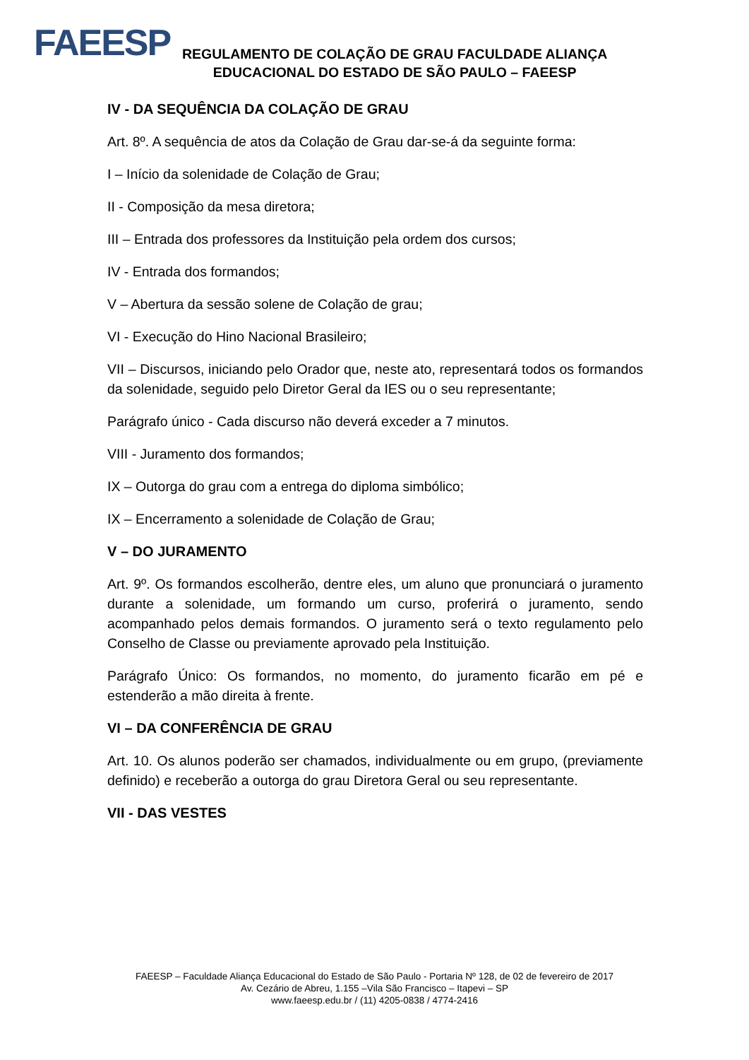FAEESP
REGULAMENTO DE COLAÇÃO DE GRAU FACULDADE ALIANÇA
EDUCACIONAL DO ESTADO DE SÃO PAULO – FAEESP
IV - DA SEQUÊNCIA DA COLAÇÃO DE GRAU
Art. 8º. A sequência de atos da Colação de Grau dar-se-á da seguinte forma:
I – Início da solenidade de Colação de Grau;
II - Composição da mesa diretora;
III – Entrada dos professores da Instituição pela ordem dos cursos;
IV - Entrada dos formandos;
V – Abertura da sessão solene de Colação de grau;
VI - Execução do Hino Nacional Brasileiro;
VII – Discursos, iniciando pelo Orador que, neste ato, representará todos os formandos da solenidade, seguido pelo Diretor Geral da IES ou o seu representante;
Parágrafo único - Cada discurso não deverá exceder a 7 minutos.
VIII - Juramento dos formandos;
IX – Outorga do grau com a entrega do diploma simbólico;
IX – Encerramento a solenidade de Colação de Grau;
V – DO JURAMENTO
Art. 9º. Os formandos escolherão, dentre eles, um aluno que pronunciará o juramento durante a solenidade, um formando um curso, proferirá o juramento, sendo acompanhado pelos demais formandos. O juramento será o texto regulamento pelo Conselho de Classe ou previamente aprovado pela Instituição.
Parágrafo Único: Os formandos, no momento, do juramento ficarão em pé e estenderão a mão direita à frente.
VI – DA CONFERÊNCIA DE GRAU
Art. 10. Os alunos poderão ser chamados, individualmente ou em grupo, (previamente definido) e receberão a outorga do grau Diretora Geral ou seu representante.
VII - DAS VESTES
FAEESP – Faculdade Aliança Educacional do Estado de São Paulo - Portaria Nº 128, de 02 de fevereiro de 2017
Av. Cezário de Abreu, 1.155 –Vila São Francisco – Itapevi – SP
www.faeesp.edu.br / (11) 4205-0838 / 4774-2416